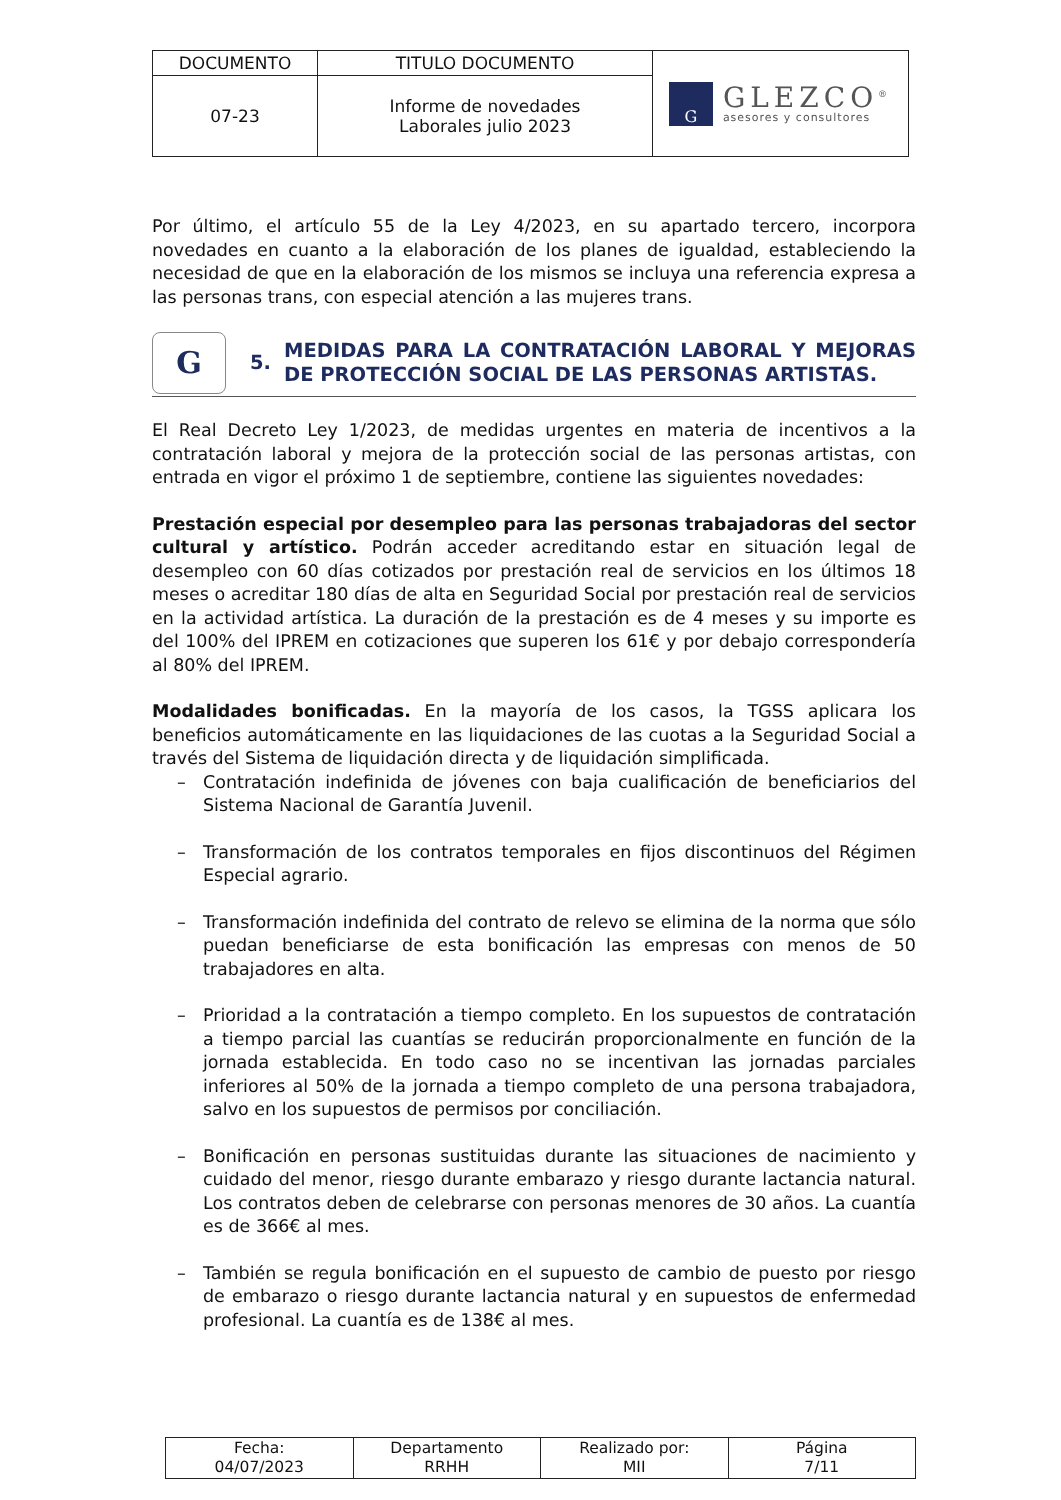| DOCUMENTO | TITULO DOCUMENTO | G GLEZCO<sup>®</sup> asesores y consultores |
| 07-23 | Informe de novedades Laborales julio 2023 | |
Por último, el artículo 55 de la Ley 4/2023, en su apartado tercero, incorpora novedades en cuanto a la elaboración de los planes de igualdad, estableciendo la necesidad de que en la elaboración de los mismos se incluya una referencia expresa a las personas trans, con especial atención a las mujeres trans.
G
5.
MEDIDAS PARA LA CONTRATACIÓN LABORAL Y MEJORAS DE PROTECCIÓN SOCIAL DE LAS PERSONAS ARTISTAS.
El Real Decreto Ley 1/2023, de medidas urgentes en materia de incentivos a la contratación laboral y mejora de la protección social de las personas artistas, con entrada en vigor el próximo 1 de septiembre, contiene las siguientes novedades:
Prestación especial por desempleo para las personas trabajadoras del sector cultural y artístico. Podrán acceder acreditando estar en situación legal de desempleo con 60 días cotizados por prestación real de servicios en los últimos 18 meses o acreditar 180 días de alta en Seguridad Social por prestación real de servicios en la actividad artística. La duración de la prestación es de 4 meses y su importe es del 100% del IPREM en cotizaciones que superen los 61€ y por debajo correspondería al 80% del IPREM.
Modalidades bonificadas. En la mayoría de los casos, la TGSS aplicara los beneficios automáticamente en las liquidaciones de las cuotas a la Seguridad Social a través del Sistema de liquidación directa y de liquidación simplificada.
– Contratación indefinida de jóvenes con baja cualificación de beneficiarios del Sistema Nacional de Garantía Juvenil.
– Transformación de los contratos temporales en fijos discontinuos del Régimen Especial agrario.
– Transformación indefinida del contrato de relevo se elimina de la norma que sólo puedan beneficiarse de esta bonificación las empresas con menos de 50 trabajadores en alta.
– Prioridad a la contratación a tiempo completo. En los supuestos de contratación a tiempo parcial las cuantías se reducirán proporcionalmente en función de la jornada establecida. En todo caso no se incentivan las jornadas parciales inferiores al 50% de la jornada a tiempo completo de una persona trabajadora, salvo en los supuestos de permisos por conciliación.
– Bonificación en personas sustituidas durante las situaciones de nacimiento y cuidado del menor, riesgo durante embarazo y riesgo durante lactancia natural. Los contratos deben de celebrarse con personas menores de 30 años. La cuantía es de 366€ al mes.
– También se regula bonificación en el supuesto de cambio de puesto por riesgo de embarazo o riesgo durante lactancia natural y en supuestos de enfermedad profesional. La cuantía es de 138€ al mes.
| Fecha: 04/07/2023 | Departamento RRHH | Realizado por: MII | Página 7/11 |